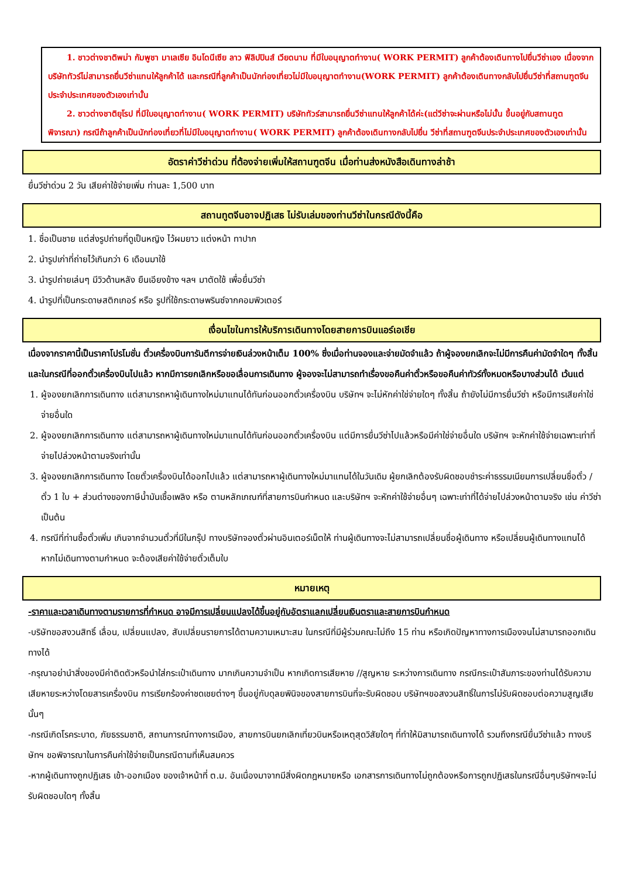1. ชาวต่างชาติพม่า กัมพูชา มาเลเซีย อินโดนีเซีย ลาว ฟิลิปปินส์ เวียดนาม ที่มีใบอนุญาตทำงาน( WORK PERMIT) ลูกค้าต้องเดินทางไปยื่นวีซ่าเอง เนื่องจากบริษัททัวร์ไม่สามารถยื่นวีซ่าแทนให้ลูกค้าได้ และกรณีที่ลูกค้าเป็นนักท่องเที่ยวไม่มีใบอนุญาตทำงาน(WORK PERMIT) ลูกค้าต้องเดินทางกลับไปยื่นวีซ่าที่สถานฑูตจีนประจำประเทศของตัวเองเท่านั้น
2. ชาวต่างชาติยุโรป ที่มีใบอนุญาตทำงาน( WORK PERMIT) บริษัททัวร์สามารถยื่นวีซ่าแทนให้ลูกค้าได้ค่ะ(แต่วีซ่าจะผ่านหรือไม่นั้น ขึ้นอยู่กับสถานทูตพิจารณา) กรณีถ้าลูกค้าเป็นนักท่องเที่ยวที่ไม่มีใบอนุญาตทำงาน( WORK PERMIT) ลูกค้าต้องเดินทางกลับไปยื่น วีซ่าที่สถานฑูตจีนประจำประเทศของตัวเองเท่านั้น
อัตราค่าวีซ่าด่วน ที่ต้องจ่ายเพิ่มให้สถานฑูตจีน เมื่อท่านส่งหนังสือเดินทางล่าช้า
ยื่นวีซ่าด่วน 2 วัน เสียค่าใช้จ่ายเพิ่ม ท่านละ 1,500 บาท
สถานทูตจีนอาจปฏิเสธ ไม่รับเล่มของท่านวีซ่าในกรณีดังนี้คือ
1. ชื่อเป็นชาย แต่ส่งรูปถ่ายที่ดูเป็นหญิง ไว้ผมยาว แต่งหน้า ทาปาก
2. นำรูปเก่าที่ถ่ายไว้เกินกว่า 6 เดือนมาใช้
3. นำรูปถ่ายเล่นๆ มีวิวด้านหลัง ยืนเอียงข้าง ฯลฯ มาตัดใช้ เพื่อยื่นวีซ่า
4. นำรูปที่เป็นกระดาษสติกเกอร์ หรือ รูปที่ใช้กระดาษพรินซ์จากคอมพิวเตอร์
เงื่อนไขในการให้บริการเดินทางโดยสายการบินแอร์เอเชีย
เนื่องจากราคานี้เป็นราคาโปรโมชั่น ตั๋วเครื่องบินการันตีการจ่ายเงินล่วงหน้าเต็ม 100% ซึ่งเมื่อท่านจองและจ่ายมัดจำแล้ว ถ้าผู้จองยกเลิกจะไม่มีการคืนค่ามัดจำใดๆ ทั้งสิ้น และในกรณีที่ออกตั๋วเครื่องบินไปแล้ว หากมีการยกเลิกหรือขอเลื่อนการเดินทาง ผู้จองจะไม่สามารถทำเรื่องขอคืนค่าตั๋วหรือขอคืนค่าทัวร์ทั้งหมดหรือบางส่วนได้ เว้นแต่
1. ผู้จองยกเลิกการเดินทาง แต่สามารถหาผู้เดินทางใหม่มาแทนได้ทันก่อนออกตั๋วเครื่องบิน บริษัทฯ จะไม่หักค่าใช่จ่ายใดๆ ทั้งสิ้น ถ้ายังไม่มีการยื่นวีซ่า หรือมีการเสียค่าใช่จ่ายอื่นใด
2. ผู้จองยกเลิกการเดินทาง แต่สามารถหาผู้เดินทางใหม่มาแทนได้ทันก่อนออกตั๋วเครื่องบิน แต่มีการยื่นวีซ่าไปแล้วหรือมีค่าใช่จ่ายอื่นใด บริษัทฯ จะหักค่าใช้จ่ายเฉพาะเท่าที่จ่ายไปล่วงหน้าตามจริงเท่านั้น
3. ผู้จองยกเลิกการเดินทาง โดยตั๋วเครื่องบินได้ออกไปแล้ว แต่สามารถหาผู้เดินทางใหม่มาแทนได้ในวันเดิม ผู้ยกเลิกต้องรับผิดชอบชำระค่าธรรมเนียมการเปลี่ยนชื่อตั๋ว / ตั๋ว 1 ใบ + ส่วนต่างของภาษีน้ำมันเชื้อเพลิง หรือ ตามหลักเกณฑ์ที่สายการบินกำหนด และบริษัทฯ จะหักค่าใช้จ่ายอื่นๆ เฉพาะเท่าที่ได้จ่ายไปล่วงหน้าตามจริง เช่น ค่าวีซ่า เป็นต้น
4. กรณีที่ท่านซื้อตั๋วเพิ่ม เกินจากจำนวนตั๋วที่มีในกรุ๊ป ทางบริษัทจองตั๋วผ่านอินเตอร์เน็ตให้ ท่านผู้เดินทางจะไม่สามารถเปลี่ยนชื่อผู้เดินทาง หรือเปลี่ยนผู้เดินทางแทนได้ หากไม่เดินทางตามกำหนด จะต้องเสียค่าใช้จ่ายตั๋วเต็มใบ
หมายเหตุ
-ราคาและเวลาเดินทางตามรายการที่กำหนด อาจมีการเปลี่ยนแปลงได้ขึ้นอยู่กับอัตราแลกเปลี่ยนเงินตราและสายการบินกำหนด
-บริษัทขอสงวนสิทธิ์ เลื่อน, เปลี่ยนแปลง, สับเปลี่ยนรายการได้ตามความเหมาะสม ในกรณีที่มีผู้ร่วมคณะไม่ถึง 15 ท่าน หรือเกิดปัญหาทางการเมืองจนไม่สามารถออกเดินทางได้
-กรุณาอย่านำสิ่งของมีค่าติดตัวหรือนำใส่กระเป๋าเดินทาง มากเกินความจำเป็น หากเกิดการเสียหาย //สูญหาย ระหว่างการเดินทาง กรณีกระเป๋าสัมภาระของท่านได้รับความเสียหายระหว่างโดยสารเครื่องบิน การเรียกร้องค่าชดเชยต่างๆ ขึ้นอยู่กับดุลยพินิจของสายการบินที่จะรับผิดชอบ บริษัทฯขอสงวนสิทธิ์ในการไม่รับผิดชอบต่อความสูญเสียนั้นๆ
-กรณีเกิดโรคระบาด, ภัยธรรมชาติ, สถานการณ์ทางการเมือง, สายการบินยกเลิกเที่ยวบินหรือเหตุสุดวิสัยใดๆ ที่ทำให้มิสามารถเดินทางได้ รวมถึงกรณียื่นวีซ่าแล้ว ทางบริษัทฯ ขอพิจารณาในการคืนค่าใช้จ่ายเป็นกรณีตามที่เห็นสมควร
-หากผู้เดินทางถูกปฏิเสธ เข้า-ออกเมือง ของเจ้าหน้าที่ ต.ม. อันเนื่องมาจากมีสิ่งผิดกฎหมายหรือ เอกสารการเดินทางไม่ถูกต้องหรือการถูกปฏิเสธในกรณีอื่นๆบริษัทฯจะไม่รับผิดชอบใดๆ ทั้งสิ้น